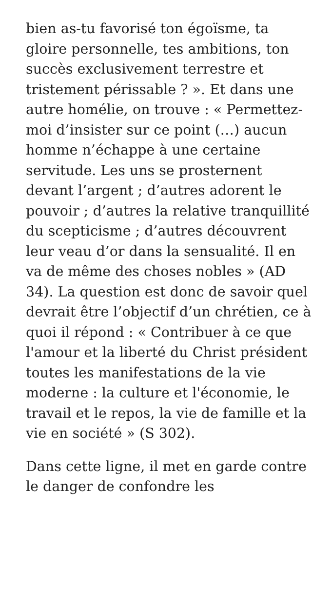bien as-tu favorisé ton égoïsme, ta gloire personnelle, tes ambitions, ton succès exclusivement terrestre et tristement périssable ? ». Et dans une autre homélie, on trouve : « Permettez-moi d’insister sur ce point (…) aucun homme n’échappe à une certaine servitude. Les uns se prosternent devant l’argent ; d’autres adorent le pouvoir ; d’autres la relative tranquillité du scepticisme ; d’autres découvrent leur veau d’or dans la sensualité. Il en va de même des choses nobles » (AD 34). La question est donc de savoir quel devrait être l’objectif d’un chrétien, ce à quoi il répond : « Contribuer à ce que l'amour et la liberté du Christ président toutes les manifestations de la vie moderne : la culture et l'économie, le travail et le repos, la vie de famille et la vie en société » (S 302).
Dans cette ligne, il met en garde contre le danger de confondre les